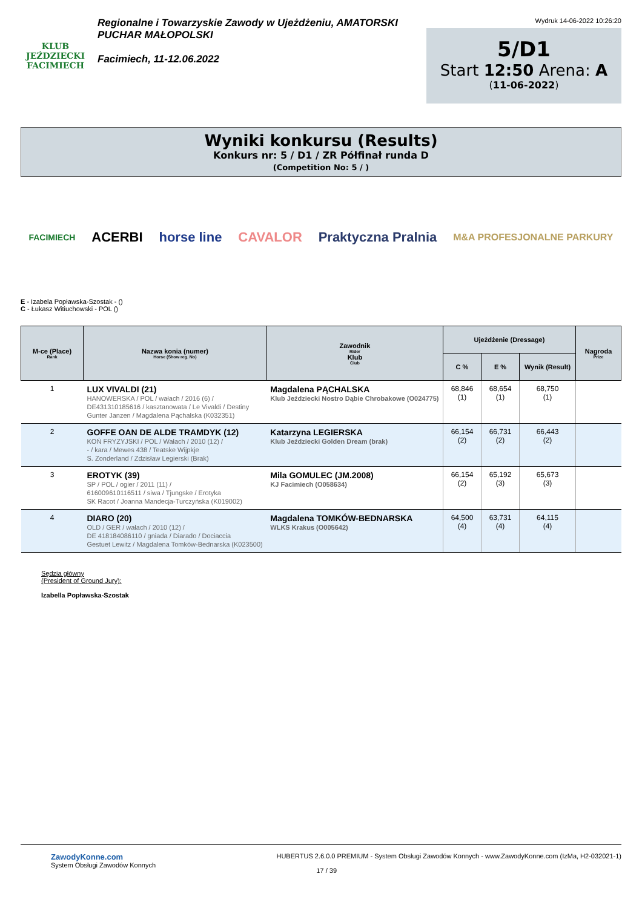KLUB JEŹDZIECKI
FACIMIECH
Regionalne i Towarzyskie Zawody w Ujeżdżeniu, AMATORSKI
PUCHAR MAŁOPOLSKI
Facimiech, 11-12.06.2022
Wydruk 14-06-2022 10:26:20
5/D1
Start 12:50 Arena: A
(11-06-2022)
Wyniki konkursu (Results)
Konkurs nr: 5 / D1 / ZR Półfinał runda D
(Competition No: 5 / )
FACIMIECH ACERBI horse line CAVALOR Praktyczna Pralnia M&A PROFESJONALNE PARKURY
E - Izabela Popławska-Szostak - ()
C - Łukasz Witiuchowski - POL ()
| M-ce (Place) Rank | Nazwa konia (numer) Horse (Show reg. No) | Zawodnik Rider Klub Club | Ujeżdżenie (Dressage) | | | Nagroda Prize |
| --- | --- | --- | --- | --- | --- | --- |
| | | | C % | E % | Wynik (Result) | |
| 1 | LUX VIVALDI (21) HANOWERSKA / POL / wałach / 2016 (6) / DE431310185616 / kasztanowata / Le Vivaldi / Destiny Gunter Janzen / Magdalena Pąchalska (K032351) | Magdalena PĄCHALSKA Klub Jeździecki Nostro Dąbie Chrobakowe (O024775) | 68,846 (1) | 68,654 (1) | 68,750 (1) | |
| 2 | GOFFE OAN DE ALDE TRAMDYK (12) KOŃ FRYZYJSKI / POL / Wałach / 2010 (12) / - / kara / Mewes 438 / Teatske Wijpkje S. Zonderland / Zdzisław Legierski (Brak) | Katarzyna LEGIERSKA Klub Jeździecki Golden Dream (brak) | 66,154 (2) | 66,731 (2) | 66,443 (2) | |
| 3 | EROTYK (39) SP / POL / ogier / 2011 (11) / 616009610116511 / siwa / Tjungske / Erotyka SK Racot / Joanna Mandecja-Turczyńska (K019002) | Mila GOMULEC (JM.2008) KJ Facimiech (O058634) | 66,154 (2) | 65,192 (3) | 65,673 (3) | |
| 4 | DIARO (20) OLD / GER / wałach / 2010 (12) / DE 418184086110 / gniada / Diarado / Dociaccia Gestuet Lewitz / Magdalena Tomków-Bednarska (K023500) | Magdalena TOMKÓW-BEDNARSKA WLKS Krakus (O005642) | 64,500 (4) | 63,731 (4) | 64,115 (4) | |
Sędzia główny
(President of Ground Jury):
Izabella Popławska-Szostak
ZawodyKonne.com
System Obsługi Zawodów Konnych
HUBERTUS 2.6.0.0 PREMIUM - System Obsługi Zawodów Konnych - www.ZawodyKonne.com (IzMa, H2-032021-1)
17 / 39